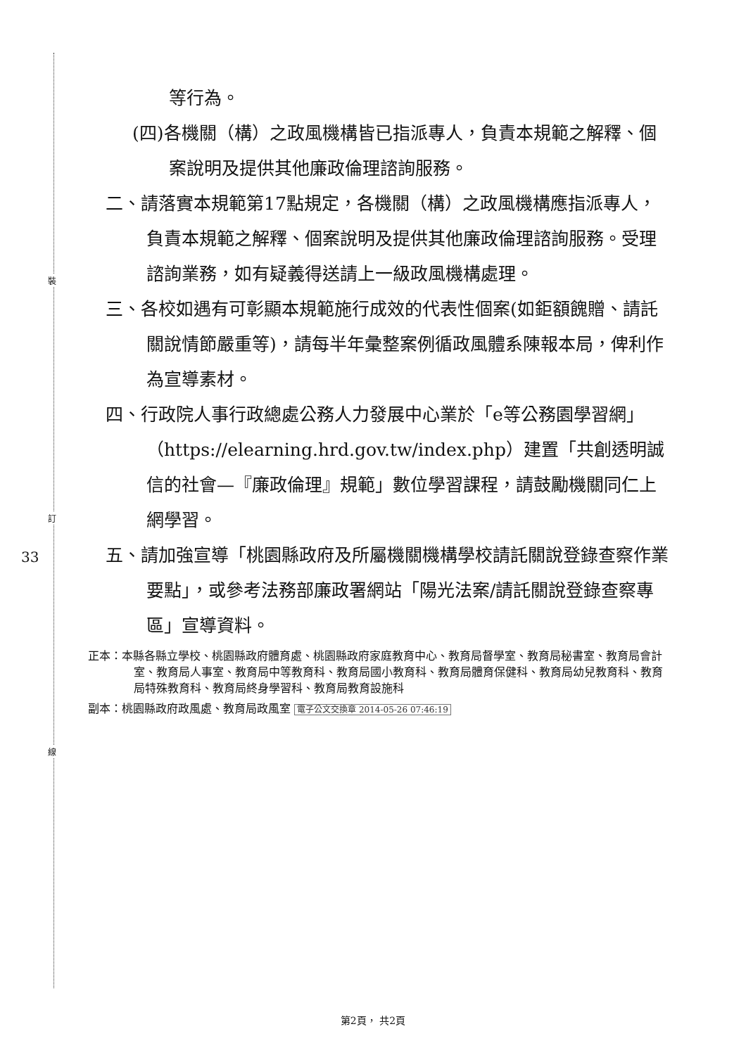裝
訂
線
33
等行為。
(四)各機關（構）之政風機構皆已指派專人，負責本規範之解釋、個案說明及提供其他廉政倫理諮詢服務。
二、請落實本規範第17點規定，各機關（構）之政風機構應指派專人，負責本規範之解釋、個案說明及提供其他廉政倫理諮詢服務。受理諮詢業務，如有疑義得送請上一級政風機構處理。
三、各校如遇有可彰顯本規範施行成效的代表性個案(如鉅額餽贈、請託關說情節嚴重等)，請每半年彙整案例循政風體系陳報本局，俾利作為宣導素材。
四、行政院人事行政總處公務人力發展中心業於「e等公務園學習網」（https://elearning.hrd.gov.tw/index.php）建置「共創透明誠信的社會—『廉政倫理』規範」數位學習課程，請鼓勵機關同仁上網學習。
五、請加強宣導「桃園縣政府及所屬機關機構學校請託關說登錄查察作業要點」，或參考法務部廉政署網站「陽光法案/請託關說登錄查察專區」宣導資料。
正本：本縣各縣立學校、桃園縣政府體育處、桃園縣政府家庭教育中心、教育局督學室、教育局秘書室、教育局會計室、教育局人事室、教育局中等教育科、教育局國小教育科、教育局體育保健科、教育局幼兒教育科、教育局特殊教育科、教育局終身學習科、教育局教育設施科
副本：桃園縣政府政風處、教育局政風室 電子公文交換章 2014-05-26 07:46:19
第2頁， 共2頁